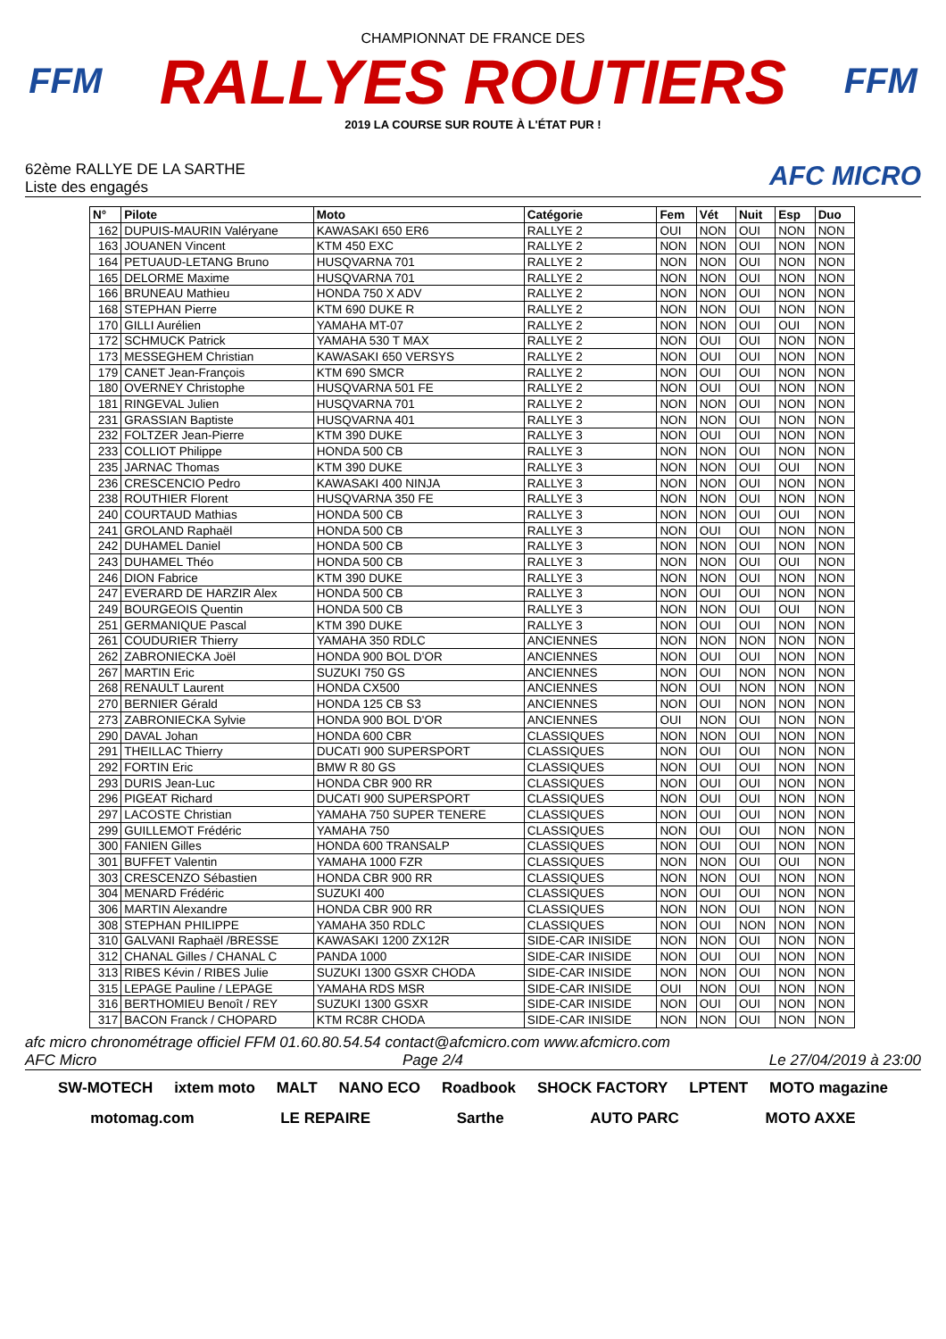FFM
CHAMPIONNAT DE FRANCE DES
RALLYES ROUTIERS
2019 LA COURSE SUR ROUTE À L'ÉTAT PUR !
FFM
62ème RALLYE DE LA SARTHE
Liste des engagés
AFC MICRO
| N° | Pilote | Moto | Catégorie | Fem | Vét | Nuit | Esp | Duo |
| --- | --- | --- | --- | --- | --- | --- | --- | --- |
| 162 | DUPUIS-MAURIN Valéryane | KAWASAKI 650 ER6 | RALLYE 2 | OUI | NON | OUI | NON | NON |
| 163 | JOUANEN Vincent | KTM 450 EXC | RALLYE 2 | NON | NON | OUI | NON | NON |
| 164 | PETUAUD-LETANG Bruno | HUSQVARNA 701 | RALLYE 2 | NON | NON | OUI | NON | NON |
| 165 | DELORME Maxime | HUSQVARNA 701 | RALLYE 2 | NON | NON | OUI | NON | NON |
| 166 | BRUNEAU Mathieu | HONDA 750 X ADV | RALLYE 2 | NON | NON | OUI | NON | NON |
| 168 | STEPHAN Pierre | KTM 690 DUKE R | RALLYE 2 | NON | NON | OUI | NON | NON |
| 170 | GILLI Aurélien | YAMAHA MT-07 | RALLYE 2 | NON | NON | OUI | OUI | NON |
| 172 | SCHMUCK Patrick | YAMAHA 530 T MAX | RALLYE 2 | NON | OUI | OUI | NON | NON |
| 173 | MESSEGHEM Christian | KAWASAKI 650 VERSYS | RALLYE 2 | NON | OUI | OUI | NON | NON |
| 179 | CANET Jean-François | KTM 690 SMCR | RALLYE 2 | NON | OUI | OUI | NON | NON |
| 180 | OVERNEY Christophe | HUSQVARNA 501 FE | RALLYE 2 | NON | OUI | OUI | NON | NON |
| 181 | RINGEVAL Julien | HUSQVARNA 701 | RALLYE 2 | NON | NON | OUI | NON | NON |
| 231 | GRASSIAN Baptiste | HUSQVARNA 401 | RALLYE 3 | NON | NON | OUI | NON | NON |
| 232 | FOLTZER Jean-Pierre | KTM 390 DUKE | RALLYE 3 | NON | OUI | OUI | NON | NON |
| 233 | COLLIOT Philippe | HONDA 500 CB | RALLYE 3 | NON | NON | OUI | NON | NON |
| 235 | JARNAC Thomas | KTM 390 DUKE | RALLYE 3 | NON | NON | OUI | OUI | NON |
| 236 | CRESCENCIO Pedro | KAWASAKI 400 NINJA | RALLYE 3 | NON | NON | OUI | NON | NON |
| 238 | ROUTHIER Florent | HUSQVARNA 350 FE | RALLYE 3 | NON | NON | OUI | NON | NON |
| 240 | COURTAUD Mathias | HONDA 500 CB | RALLYE 3 | NON | NON | OUI | OUI | NON |
| 241 | GROLAND Raphaël | HONDA 500 CB | RALLYE 3 | NON | OUI | OUI | NON | NON |
| 242 | DUHAMEL Daniel | HONDA 500 CB | RALLYE 3 | NON | NON | OUI | NON | NON |
| 243 | DUHAMEL Théo | HONDA 500 CB | RALLYE 3 | NON | NON | OUI | OUI | NON |
| 246 | DION Fabrice | KTM 390 DUKE | RALLYE 3 | NON | NON | OUI | NON | NON |
| 247 | EVERARD DE HARZIR Alex | HONDA 500 CB | RALLYE 3 | NON | OUI | OUI | NON | NON |
| 249 | BOURGEOIS Quentin | HONDA 500 CB | RALLYE 3 | NON | NON | OUI | OUI | NON |
| 251 | GERMANIQUE Pascal | KTM 390 DUKE | RALLYE 3 | NON | OUI | OUI | NON | NON |
| 261 | COUDURIER Thierry | YAMAHA 350 RDLC | ANCIENNES | NON | NON | NON | NON | NON |
| 262 | ZABRONIECKA Joël | HONDA 900 BOL D'OR | ANCIENNES | NON | OUI | OUI | NON | NON |
| 267 | MARTIN Eric | SUZUKI 750 GS | ANCIENNES | NON | OUI | NON | NON | NON |
| 268 | RENAULT Laurent | HONDA CX500 | ANCIENNES | NON | OUI | NON | NON | NON |
| 270 | BERNIER Gérald | HONDA 125 CB S3 | ANCIENNES | NON | OUI | NON | NON | NON |
| 273 | ZABRONIECKA Sylvie | HONDA 900 BOL D'OR | ANCIENNES | OUI | NON | OUI | NON | NON |
| 290 | DAVAL Johan | HONDA 600 CBR | CLASSIQUES | NON | NON | OUI | NON | NON |
| 291 | THEILLAC Thierry | DUCATI 900 SUPERSPORT | CLASSIQUES | NON | OUI | OUI | NON | NON |
| 292 | FORTIN Eric | BMW R 80 GS | CLASSIQUES | NON | OUI | OUI | NON | NON |
| 293 | DURIS Jean-Luc | HONDA CBR 900 RR | CLASSIQUES | NON | OUI | OUI | NON | NON |
| 296 | PIGEAT Richard | DUCATI 900 SUPERSPORT | CLASSIQUES | NON | OUI | OUI | NON | NON |
| 297 | LACOSTE Christian | YAMAHA 750 SUPER TENERE | CLASSIQUES | NON | OUI | OUI | NON | NON |
| 299 | GUILLEMOT Frédéric | YAMAHA 750 | CLASSIQUES | NON | OUI | OUI | NON | NON |
| 300 | FANIEN Gilles | HONDA 600 TRANSALP | CLASSIQUES | NON | OUI | OUI | NON | NON |
| 301 | BUFFET Valentin | YAMAHA 1000 FZR | CLASSIQUES | NON | NON | OUI | OUI | NON |
| 303 | CRESCENZO Sébastien | HONDA CBR 900 RR | CLASSIQUES | NON | NON | OUI | NON | NON |
| 304 | MENARD Frédéric | SUZUKI 400 | CLASSIQUES | NON | OUI | OUI | NON | NON |
| 306 | MARTIN Alexandre | HONDA CBR 900 RR | CLASSIQUES | NON | NON | OUI | NON | NON |
| 308 | STEPHAN PHILIPPE | YAMAHA 350 RDLC | CLASSIQUES | NON | OUI | NON | NON | NON |
| 310 | GALVANI Raphaël /BRESSE | KAWASAKI 1200 ZX12R | SIDE-CAR INISIDE | NON | NON | OUI | NON | NON |
| 312 | CHANAL Gilles / CHANAL C | PANDA 1000 | SIDE-CAR INISIDE | NON | OUI | OUI | NON | NON |
| 313 | RIBES Kévin / RIBES Julie | SUZUKI 1300 GSXR CHODA | SIDE-CAR INISIDE | NON | NON | OUI | NON | NON |
| 315 | LEPAGE Pauline / LEPAGE | YAMAHA RDS MSR | SIDE-CAR INISIDE | OUI | NON | OUI | NON | NON |
| 316 | BERTHOMIEU Benoît / REY | SUZUKI 1300 GSXR | SIDE-CAR INISIDE | NON | OUI | OUI | NON | NON |
| 317 | BACON Franck / CHOPARD | KTM RC8R CHODA | SIDE-CAR INISIDE | NON | NON | OUI | NON | NON |
afc micro chronométrage officiel FFM 01.60.80.54.54 contact@afcmicro.com www.afcmicro.com
AFC Micro Page 2/4 Le 27/04/2019 à 23:00
SW-MOTECH ixtem moto MALT NANO ECO Roadbook SHOCK FACTORY LPTENT MOTO magazine motomag.com LE REPAIRE Sarthe AUTO PARC MOTO AXXE